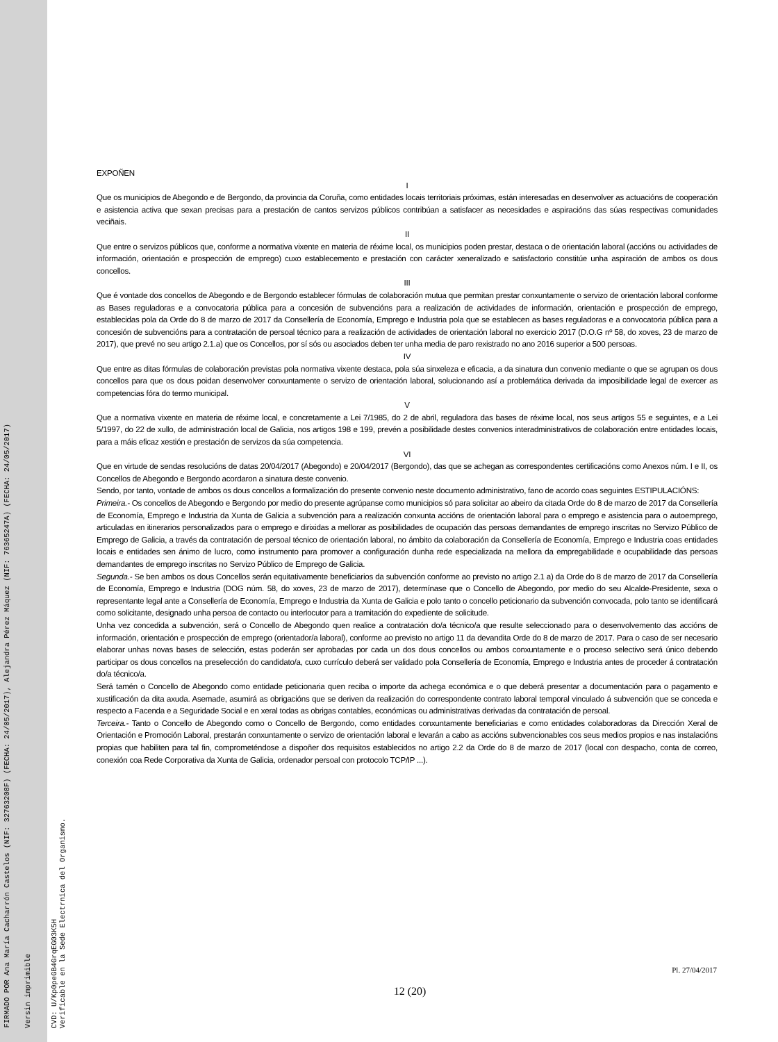FIRMADO POR Ana María Cacharrón Castelos (NIF: 32763208F) (FECHA: 24/05/2017), Alejandra Pérez Máquez (NIF: 76365247A) (FECHA: 24/05/2017)
Versin imprimible
CVD: U/Kp0peGB4GrqEG03K5H
Verificable en la Sede Electrnica del Organismo.
EXPOÑEN
I
Que os municipios de Abegondo e de Bergondo, da provincia da Coruña, como entidades locais territoriais próximas, están interesadas en desenvolver as actuacións de cooperación e asistencia activa que sexan precisas para a prestación de cantos servizos públicos contribúan a satisfacer as necesidades e aspiracións das súas respectivas comunidades veciñais.
II
Que entre o servizos públicos que, conforme a normativa vixente en materia de réxime local, os municipios poden prestar, destaca o de orientación laboral (accións ou actividades de información, orientación e prospección de emprego) cuxo establecemento e prestación con carácter xeneralizado e satisfactorio constitúe unha aspiración de ambos os dous concellos.
III
Que é vontade dos concellos de Abegondo e de Bergondo establecer fórmulas de colaboración mutua que permitan prestar conxuntamente o servizo de orientación laboral conforme as Bases reguladoras e a convocatoria pública para a concesión de subvencións para a realización de actividades de información, orientación e prospección de emprego, establecidas pola da Orde do 8 de marzo de 2017 da Consellería de Economía, Emprego e Industria pola que se establecen as bases reguladoras e a convocatoria pública para a concesión de subvencións para a contratación de persoal técnico para a realización de actividades de orientación laboral no exercicio 2017 (D.O.G nº 58, do xoves, 23 de marzo de 2017), que prevé no seu artigo 2.1.a) que os Concellos, por sí sós ou asociados deben ter unha media de paro rexistrado no ano 2016 superior a 500 persoas.
IV
Que entre as ditas fórmulas de colaboración previstas pola normativa vixente destaca, pola súa sinxeleza e eficacia, a da sinatura dun convenio mediante o que se agrupan os dous concellos para que os dous poidan desenvolver conxuntamente o servizo de orientación laboral, solucionando así a problemática derivada da imposibilidade legal de exercer as competencias fóra do termo municipal.
V
Que a normativa vixente en materia de réxime local, e concretamente a Lei 7/1985, do 2 de abril, reguladora das bases de réxime local, nos seus artigos 55 e seguintes, e a Lei 5/1997, do 22 de xullo, de administración local de Galicia, nos artigos 198 e 199, prevén a posibilidade destes convenios interadministrativos de colaboración entre entidades locais, para a máis eficaz xestión e prestación de servizos da súa competencia.
VI
Que en virtude de sendas resolucións de datas 20/04/2017 (Abegondo) e 20/04/2017 (Bergondo), das que se achegan as correspondentes certificacións como Anexos núm. I e II, os Concellos de Abegondo e Bergondo acordaron a sinatura deste convenio.
Sendo, por tanto, vontade de ambos os dous concellos a formalización do presente convenio neste documento administrativo, fano de acordo coas seguintes ESTIPULACIÓNS:
Primeira.- Os concellos de Abegondo e Bergondo por medio do presente agrúpanse como municipios só para solicitar ao abeiro da citada Orde do 8 de marzo de 2017 da Consellería de Economía, Emprego e Industria da Xunta de Galicia a subvención para a realización conxunta accións de orientación laboral para o emprego e asistencia para o autoemprego, articuladas en itinerarios personalizados para o emprego e dirixidas a mellorar as posibilidades de ocupación das persoas demandantes de emprego inscritas no Servizo Público de Emprego de Galicia, a través da contratación de persoal técnico de orientación laboral, no ámbito da colaboración da Consellería de Economía, Emprego e Industria coas entidades locais e entidades sen ánimo de lucro, como instrumento para promover a configuración dunha rede especializada na mellora da empregabilidade e ocupabilidade das persoas demandantes de emprego inscritas no Servizo Público de Emprego de Galicia.
Segunda.- Se ben ambos os dous Concellos serán equitativamente beneficiarios da subvención conforme ao previsto no artigo 2.1 a) da Orde do 8 de marzo de 2017 da Consellería de Economía, Emprego e Industria (DOG núm. 58, do xoves, 23 de marzo de 2017), determínase que o Concello de Abegondo, por medio do seu Alcalde-Presidente, sexa o representante legal ante a Consellería de Economía, Emprego e Industria da Xunta de Galicia e polo tanto o concello peticionario da subvención convocada, polo tanto se identificará como solicitante, designado unha persoa de contacto ou interlocutor para a tramitación do expediente de solicitude.
Unha vez concedida a subvención, será o Concello de Abegondo quen realice a contratación do/a técnico/a que resulte seleccionado para o desenvolvemento das accións de información, orientación e prospección de emprego (orientador/a laboral), conforme ao previsto no artigo 11 da devandita Orde do 8 de marzo de 2017. Para o caso de ser necesario elaborar unhas novas bases de selección, estas poderán ser aprobadas por cada un dos dous concellos ou ambos conxuntamente e o proceso selectivo será único debendo participar os dous concellos na preselección do candidato/a, cuxo currículo deberá ser validado pola Consellería de Economía, Emprego e Industria antes de proceder á contratación do/a técnico/a.
Será tamén o Concello de Abegondo como entidade peticionaria quen reciba o importe da achega económica e o que deberá presentar a documentación para o pagamento e xustificación da dita axuda. Asemade, asumirá as obrigacións que se deriven da realización do correspondente contrato laboral temporal vinculado á subvención que se conceda e respecto a Facenda e a Seguridade Social e en xeral todas as obrigas contables, económicas ou administrativas derivadas da contratación de persoal.
Terceira.- Tanto o Concello de Abegondo como o Concello de Bergondo, como entidades conxuntamente beneficiarias e como entidades colaboradoras da Dirección Xeral de Orientación e Promoción Laboral, prestarán conxuntamente o servizo de orientación laboral e levarán a cabo as accións subvencionables cos seus medios propios e nas instalacións propias que habiliten para tal fin, comprometéndose a dispoñer dos requisitos establecidos no artigo 2.2 da Orde do 8 de marzo de 2017 (local con despacho, conta de correo, conexión coa Rede Corporativa da Xunta de Galicia, ordenador persoal con protocolo TCP/IP ...).
Pl. 27/04/2017
12 (20)